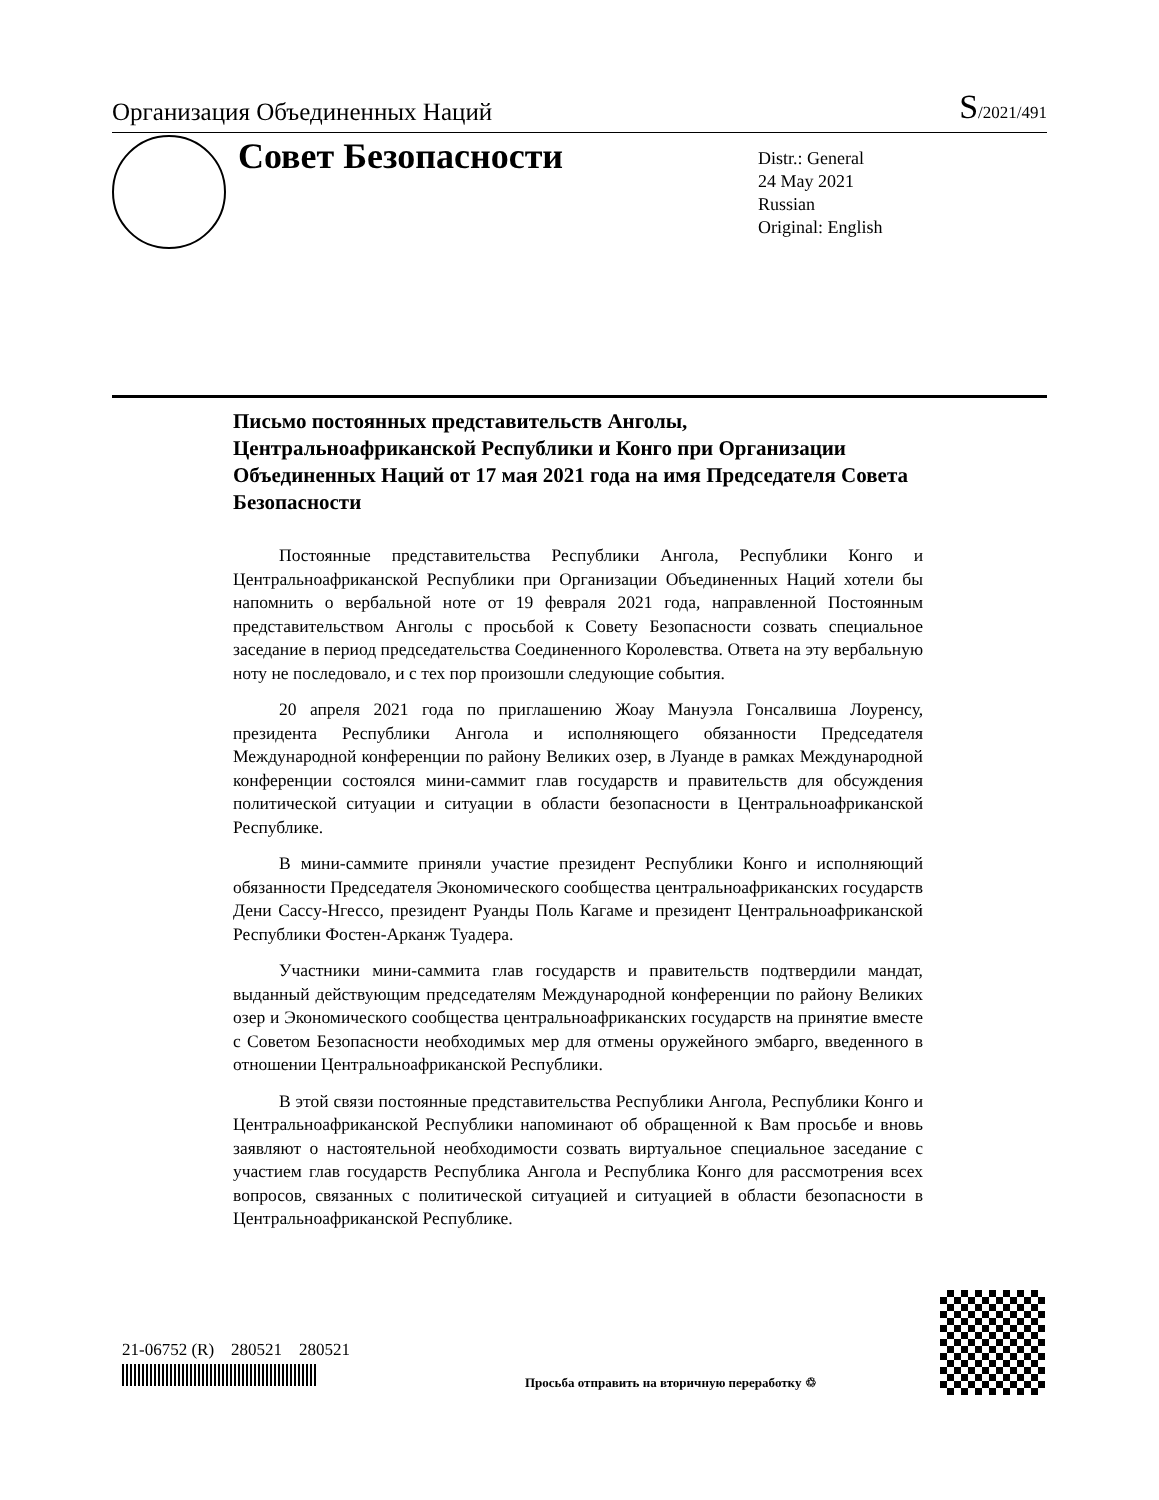Организация Объединенных Наций
S/2021/491
Совет Безопасности
Distr.: General
24 May 2021
Russian
Original: English
Письмо постоянных представительств Анголы, Центральноафриканской Республики и Конго при Организации Объединенных Наций от 17 мая 2021 года на имя Председателя Совета Безопасности
Постоянные представительства Республики Ангола, Республики Конго и Центральноафриканской Республики при Организации Объединенных Наций хотели бы напомнить о вербальной ноте от 19 февраля 2021 года, направленной Постоянным представительством Анголы с просьбой к Совету Безопасности созвать специальное заседание в период председательства Соединенного Королевства. Ответа на эту вербальную ноту не последовало, и с тех пор произошли следующие события.
20 апреля 2021 года по приглашению Жоау Мануэла Гонсалвиша Лоуренсу, президента Республики Ангола и исполняющего обязанности Председателя Международной конференции по району Великих озер, в Луанде в рамках Международной конференции состоялся мини-саммит глав государств и правительств для обсуждения политической ситуации и ситуации в области безопасности в Центральноафриканской Республике.
В мини-саммите приняли участие президент Республики Конго и исполняющий обязанности Председателя Экономического сообщества центральноафриканских государств Дени Сассу-Нгессо, президент Руанды Поль Кагаме и президент Центральноафриканской Республики Фостен-Арканж Туадера.
Участники мини-саммита глав государств и правительств подтвердили мандат, выданный действующим председателям Международной конференции по району Великих озер и Экономического сообщества центральноафриканских государств на принятие вместе с Советом Безопасности необходимых мер для отмены оружейного эмбарго, введенного в отношении Центральноафриканской Республики.
В этой связи постоянные представительства Республики Ангола, Республики Конго и Центральноафриканской Республики напоминают об обращенной к Вам просьбе и вновь заявляют о настоятельной необходимости созвать виртуальное специальное заседание с участием глав государств Республика Ангола и Республика Конго для рассмотрения всех вопросов, связанных с политической ситуацией и ситуацией в области безопасности в Центральноафриканской Республике.
21-06752 (R) 280521 280521
Просьба отправить на вторичную переработку ♲